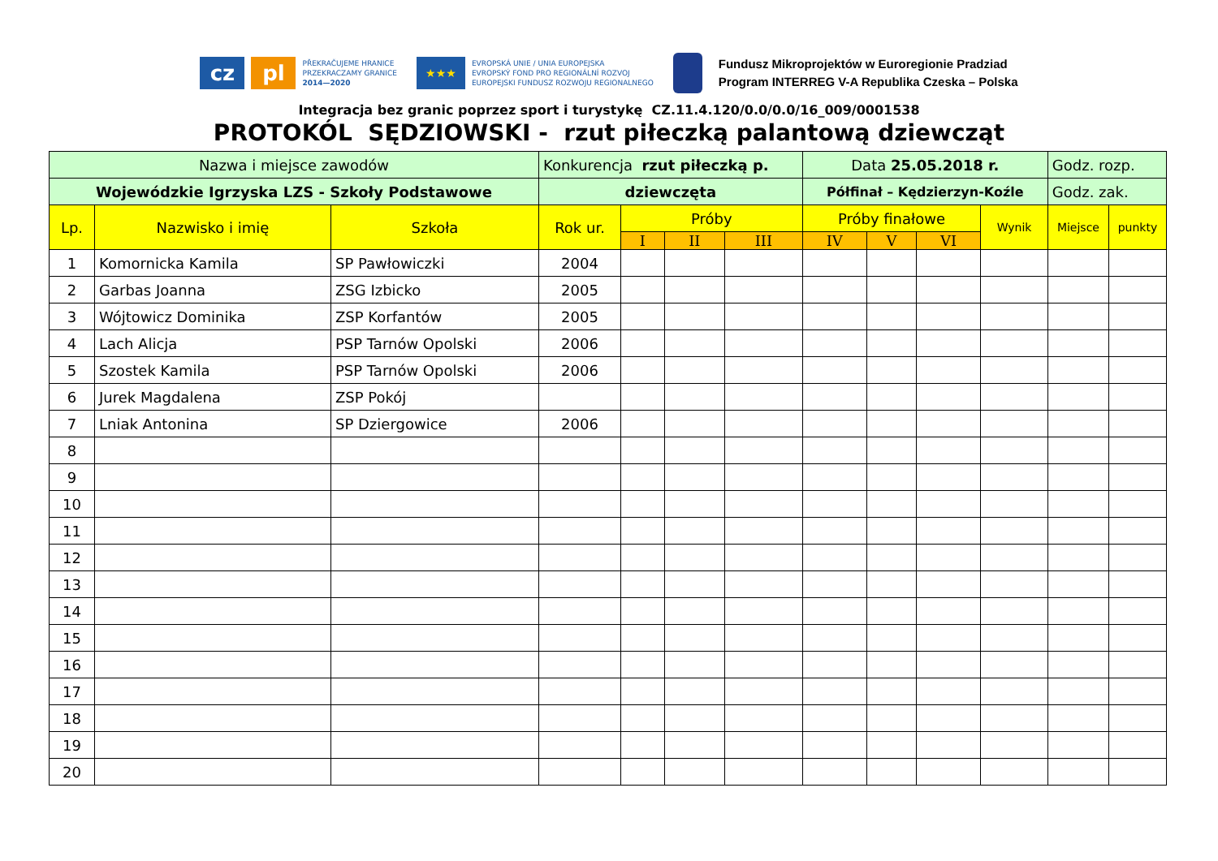cz pl
PŘEKRAČUJEME HRANICE
PRZEKRACZAMY GRANICE
2014—2020
★★★
EVROPSKÁ UNIE / UNIA EUROPEJSKA
EVROPSKÝ FOND PRO REGIONÁLNÍ ROZVOJ
EUROPEJSKI FUNDUSZ ROZWOJU REGIONALNEGO
Fundusz Mikroprojektów w Euroregionie Pradziad
Program INTERREG V-A Republika Czeska – Polska
Integracja bez granic poprzez sport i turystykę CZ.11.4.120/0.0/0.0/16_009/0001538
PROTOKÓL SĘDZIOWSKI - rzut piłeczką palantową dziewcząt
| Nazwa i miejsce zawodów | | | Konkurencja rzut piłeczką p. | | | | Data 25.05.2018 r. | | | | Godz. rozp. | |
| Wojewódzkie Igrzyska LZS - Szkoły Podstawowe | | | dziewczęta | | | | Półfinał – Kędzierzyn-Koźle | | | | Godz. zak. | |
| Lp. | Nazwisko i imię | Szkoła | Rok ur. | Próby | | | Próby finałowe | | | Wynik | Miejsce | punkty |
| | | | | I | II | III | IV | V | VI | | | |
| 1 | Komornicka Kamila | SP Pawłowiczki | 2004 | | | | | | | | | |
| 2 | Garbas Joanna | ZSG Izbicko | 2005 | | | | | | | | | |
| 3 | Wójtowicz Dominika | ZSP Korfantów | 2005 | | | | | | | | | |
| 4 | Lach Alicja | PSP Tarnów Opolski | 2006 | | | | | | | | | |
| 5 | Szostek Kamila | PSP Tarnów Opolski | 2006 | | | | | | | | | |
| 6 | Jurek Magdalena | ZSP Pokój | | | | | | | | | | |
| 7 | Lniak Antonina | SP Dziergowice | 2006 | | | | | | | | | |
| 8 | | | | | | | | | | | | |
| 9 | | | | | | | | | | | | |
| 10 | | | | | | | | | | | | |
| 11 | | | | | | | | | | | | |
| 12 | | | | | | | | | | | | |
| 13 | | | | | | | | | | | | |
| 14 | | | | | | | | | | | | |
| 15 | | | | | | | | | | | | |
| 16 | | | | | | | | | | | | |
| 17 | | | | | | | | | | | | |
| 18 | | | | | | | | | | | | |
| 19 | | | | | | | | | | | | |
| 20 | | | | | | | | | | | | |